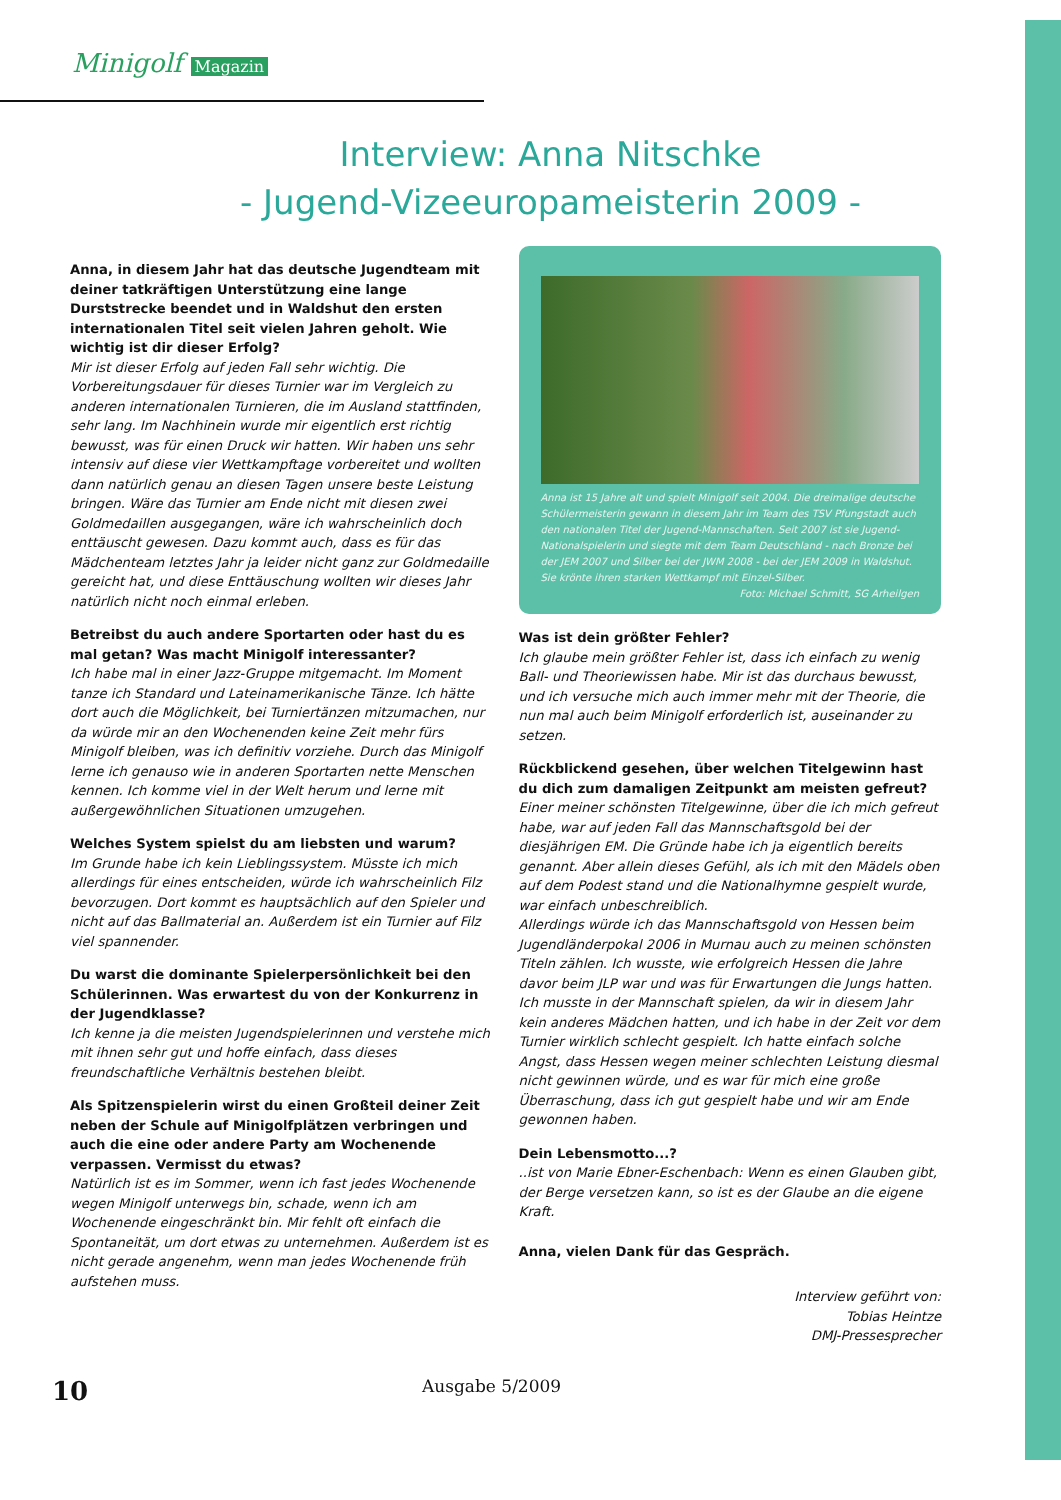Minigolf Magazin
Interview: Anna Nitschke
- Jugend-Vizeeuropameisterin 2009 -
Anna, in diesem Jahr hat das deutsche Jugendteam mit deiner tatkräftigen Unterstützung eine lange Durststrecke beendet und in Waldshut den ersten internationalen Titel seit vielen Jahren geholt. Wie wichtig ist dir dieser Erfolg?
Mir ist dieser Erfolg auf jeden Fall sehr wichtig. Die Vorbereitungsdauer für dieses Turnier war im Vergleich zu anderen internationalen Turnieren, die im Ausland stattfinden, sehr lang. Im Nachhinein wurde mir eigentlich erst richtig bewusst, was für einen Druck wir hatten. Wir haben uns sehr intensiv auf diese vier Wettkampftage vorbereitet und wollten dann natürlich genau an diesen Tagen unsere beste Leistung bringen. Wäre das Turnier am Ende nicht mit diesen zwei Goldmedaillen ausgegangen, wäre ich wahrscheinlich doch enttäuscht gewesen. Dazu kommt auch, dass es für das Mädchenteam letztes Jahr ja leider nicht ganz zur Goldmedaille gereicht hat, und diese Enttäuschung wollten wir dieses Jahr natürlich nicht noch einmal erleben.
Betreibst du auch andere Sportarten oder hast du es mal getan? Was macht Minigolf interessanter?
Ich habe mal in einer Jazz-Gruppe mitgemacht. Im Moment tanze ich Standard und Lateinamerikanische Tänze. Ich hätte dort auch die Möglichkeit, bei Turniertänzen mitzumachen, nur da würde mir an den Wochenenden keine Zeit mehr fürs Minigolf bleiben, was ich definitiv vorziehe. Durch das Minigolf lerne ich genauso wie in anderen Sportarten nette Menschen kennen. Ich komme viel in der Welt herum und lerne mit außergewöhnlichen Situationen umzugehen.
Welches System spielst du am liebsten und warum?
Im Grunde habe ich kein Lieblingssystem. Müsste ich mich allerdings für eines entscheiden, würde ich wahrscheinlich Filz bevorzugen. Dort kommt es hauptsächlich auf den Spieler und nicht auf das Ballmaterial an. Außerdem ist ein Turnier auf Filz viel spannender.
Du warst die dominante Spielerpersönlichkeit bei den Schülerinnen. Was erwartest du von der Konkurrenz in der Jugendklasse?
Ich kenne ja die meisten Jugendspielerinnen und verstehe mich mit ihnen sehr gut und hoffe einfach, dass dieses freundschaftliche Verhältnis bestehen bleibt.
Als Spitzenspielerin wirst du einen Großteil deiner Zeit neben der Schule auf Minigolfplätzen verbringen und auch die eine oder andere Party am Wochenende verpassen. Vermisst du etwas?
Natürlich ist es im Sommer, wenn ich fast jedes Wochenende wegen Minigolf unterwegs bin, schade, wenn ich am Wochenende eingeschränkt bin. Mir fehlt oft einfach die Spontaneität, um dort etwas zu unternehmen. Außerdem ist es nicht gerade angenehm, wenn man jedes Wochenende früh aufstehen muss.
Anna ist 15 Jahre alt und spielt Minigolf seit 2004. Die dreimalige deutsche Schülermeisterin gewann in diesem Jahr im Team des TSV Pfungstadt auch den nationalen Titel der Jugend-Mannschaften. Seit 2007 ist sie Jugend-Nationalspielerin und siegte mit dem Team Deutschland - nach Bronze bei der JEM 2007 und Silber bei der JWM 2008 - bei der JEM 2009 in Waldshut. Sie krönte ihren starken Wettkampf mit Einzel-Silber.
Foto: Michael Schmitt, SG Arheilgen
Was ist dein größter Fehler?
Ich glaube mein größter Fehler ist, dass ich einfach zu wenig Ball- und Theoriewissen habe. Mir ist das durchaus bewusst, und ich versuche mich auch immer mehr mit der Theorie, die nun mal auch beim Minigolf erforderlich ist, auseinander zu setzen.
Rückblickend gesehen, über welchen Titelgewinn hast du dich zum damaligen Zeitpunkt am meisten gefreut?
Einer meiner schönsten Titelgewinne, über die ich mich gefreut habe, war auf jeden Fall das Mannschaftsgold bei der diesjährigen EM. Die Gründe habe ich ja eigentlich bereits genannt. Aber allein dieses Gefühl, als ich mit den Mädels oben auf dem Podest stand und die Nationalhymne gespielt wurde, war einfach unbeschreiblich.
Allerdings würde ich das Mannschaftsgold von Hessen beim Jugendländerpokal 2006 in Murnau auch zu meinen schönsten Titeln zählen. Ich wusste, wie erfolgreich Hessen die Jahre davor beim JLP war und was für Erwartungen die Jungs hatten. Ich musste in der Mannschaft spielen, da wir in diesem Jahr kein anderes Mädchen hatten, und ich habe in der Zeit vor dem Turnier wirklich schlecht gespielt. Ich hatte einfach solche Angst, dass Hessen wegen meiner schlechten Leistung diesmal nicht gewinnen würde, und es war für mich eine große Überraschung, dass ich gut gespielt habe und wir am Ende gewonnen haben.
Dein Lebensmotto...?
..ist von Marie Ebner-Eschenbach: Wenn es einen Glauben gibt, der Berge versetzen kann, so ist es der Glaube an die eigene Kraft.
Anna, vielen Dank für das Gespräch.
Interview geführt von:
Tobias Heintze
DMJ-Pressesprecher
10 Ausgabe 5/2009